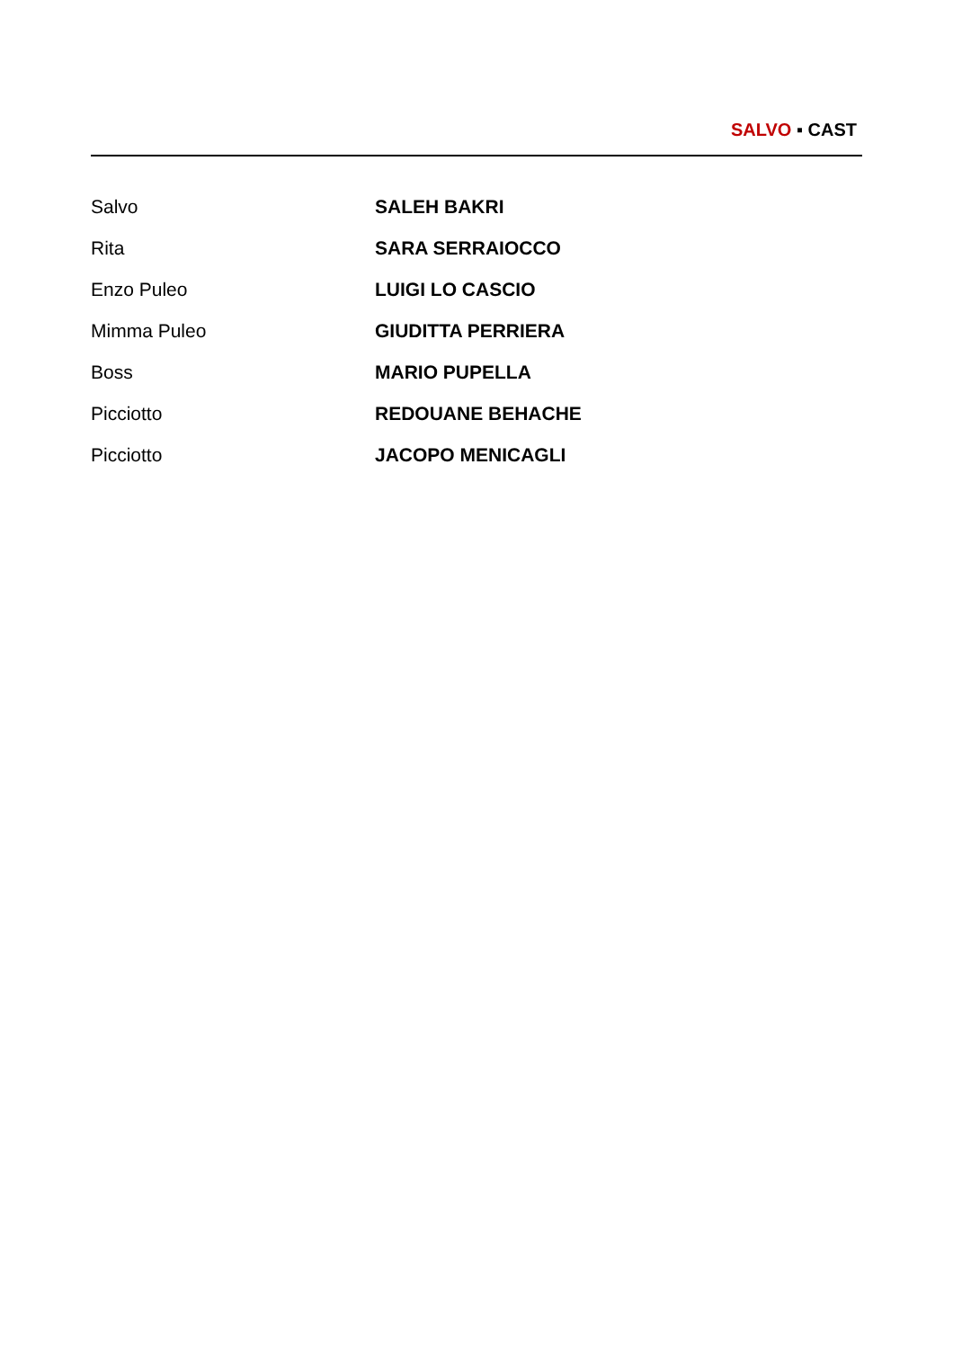SALVO ▪ CAST
| Salvo | SALEH BAKRI |
| Rita | SARA SERRAIOCCO |
| Enzo Puleo | LUIGI LO CASCIO |
| Mimma Puleo | GIUDITTA PERRIERA |
| Boss | MARIO PUPELLA |
| Picciotto | REDOUANE BEHACHE |
| Picciotto | JACOPO MENICAGLI |